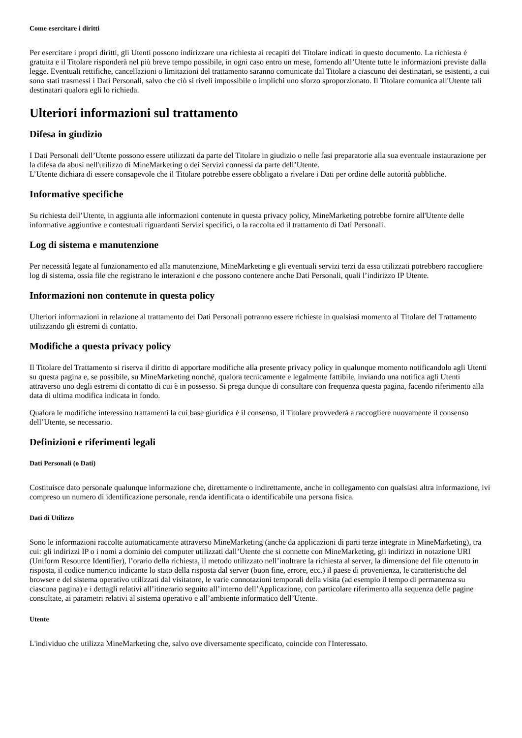Come esercitare i diritti
Per esercitare i propri diritti, gli Utenti possono indirizzare una richiesta ai recapiti del Titolare indicati in questo documento. La richiesta è gratuita e il Titolare risponderà nel più breve tempo possibile, in ogni caso entro un mese, fornendo all’Utente tutte le informazioni previste dalla legge. Eventuali rettifiche, cancellazioni o limitazioni del trattamento saranno comunicate dal Titolare a ciascuno dei destinatari, se esistenti, a cui sono stati trasmessi i Dati Personali, salvo che ciò si riveli impossibile o implichi uno sforzo sproporzionato. Il Titolare comunica all'Utente tali destinatari qualora egli lo richieda.
Ulteriori informazioni sul trattamento
Difesa in giudizio
I Dati Personali dell’Utente possono essere utilizzati da parte del Titolare in giudizio o nelle fasi preparatorie alla sua eventuale instaurazione per la difesa da abusi nell'utilizzo di MineMarketing o dei Servizi connessi da parte dell’Utente.
L’Utente dichiara di essere consapevole che il Titolare potrebbe essere obbligato a rivelare i Dati per ordine delle autorità pubbliche.
Informative specifiche
Su richiesta dell’Utente, in aggiunta alle informazioni contenute in questa privacy policy, MineMarketing potrebbe fornire all'Utente delle informative aggiuntive e contestuali riguardanti Servizi specifici, o la raccolta ed il trattamento di Dati Personali.
Log di sistema e manutenzione
Per necessità legate al funzionamento ed alla manutenzione, MineMarketing e gli eventuali servizi terzi da essa utilizzati potrebbero raccogliere log di sistema, ossia file che registrano le interazioni e che possono contenere anche Dati Personali, quali l’indirizzo IP Utente.
Informazioni non contenute in questa policy
Ulteriori informazioni in relazione al trattamento dei Dati Personali potranno essere richieste in qualsiasi momento al Titolare del Trattamento utilizzando gli estremi di contatto.
Modifiche a questa privacy policy
Il Titolare del Trattamento si riserva il diritto di apportare modifiche alla presente privacy policy in qualunque momento notificandolo agli Utenti su questa pagina e, se possibile, su MineMarketing nonché, qualora tecnicamente e legalmente fattibile, inviando una notifica agli Utenti attraverso uno degli estremi di contatto di cui è in possesso. Si prega dunque di consultare con frequenza questa pagina, facendo riferimento alla data di ultima modifica indicata in fondo.
Qualora le modifiche interessino trattamenti la cui base giuridica è il consenso, il Titolare provvederà a raccogliere nuovamente il consenso dell’Utente, se necessario.
Definizioni e riferimenti legali
Dati Personali (o Dati)
Costituisce dato personale qualunque informazione che, direttamente o indirettamente, anche in collegamento con qualsiasi altra informazione, ivi compreso un numero di identificazione personale, renda identificata o identificabile una persona fisica.
Dati di Utilizzo
Sono le informazioni raccolte automaticamente attraverso MineMarketing (anche da applicazioni di parti terze integrate in MineMarketing), tra cui: gli indirizzi IP o i nomi a dominio dei computer utilizzati dall’Utente che si connette con MineMarketing, gli indirizzi in notazione URI (Uniform Resource Identifier), l’orario della richiesta, il metodo utilizzato nell’inoltrare la richiesta al server, la dimensione del file ottenuto in risposta, il codice numerico indicante lo stato della risposta dal server (buon fine, errore, ecc.) il paese di provenienza, le caratteristiche del browser e del sistema operativo utilizzati dal visitatore, le varie connotazioni temporali della visita (ad esempio il tempo di permanenza su ciascuna pagina) e i dettagli relativi all’itinerario seguito all’interno dell’Applicazione, con particolare riferimento alla sequenza delle pagine consultate, ai parametri relativi al sistema operativo e all’ambiente informatico dell’Utente.
Utente
L'individuo che utilizza MineMarketing che, salvo ove diversamente specificato, coincide con l'Interessato.